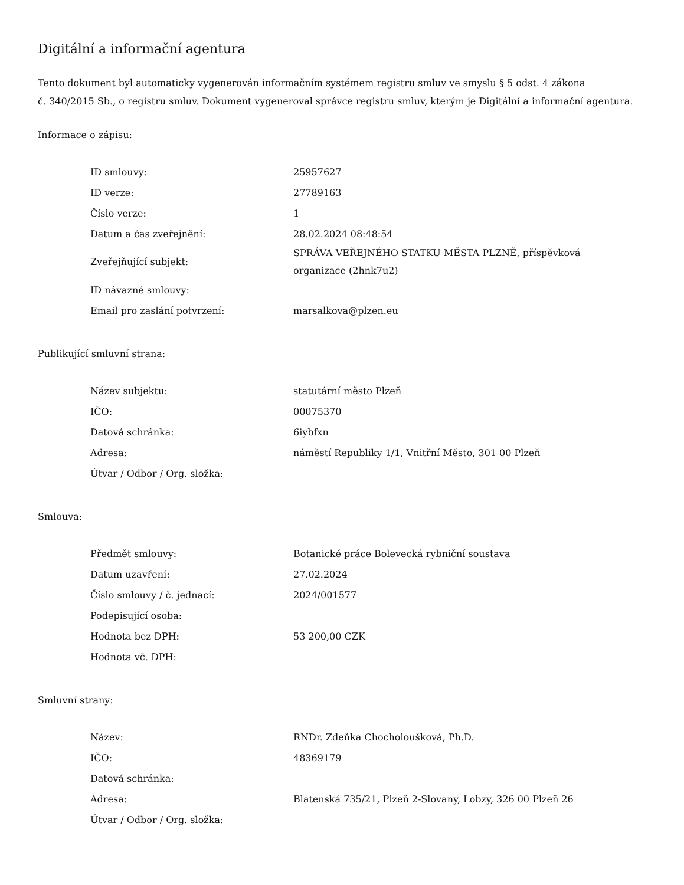Digitální a informační agentura
Tento dokument byl automaticky vygenerován informačním systémem registru smluv ve smyslu § 5 odst. 4 zákona
č. 340/2015 Sb., o registru smluv. Dokument vygeneroval správce registru smluv, kterým je Digitální a informační agentura.
Informace o zápisu:
| ID smlouvy: | 25957627 |
| ID verze: | 27789163 |
| Číslo verze: | 1 |
| Datum a čas zveřejnění: | 28.02.2024 08:48:54 |
| Zveřejňující subjekt: | SPRÁVA VEŘEJNÉHO STATKU MĚSTA PLZNĚ, příspěvková organizace (2hnk7u2) |
| ID návazné smlouvy: | |
| Email pro zaslání potvrzení: | marsalkova@plzen.eu |
Publikující smluvní strana:
| Název subjektu: | statutární město Plzeň |
| IČO: | 00075370 |
| Datová schránka: | 6iybfxn |
| Adresa: | náměstí Republiky 1/1, Vnitřní Město, 301 00 Plzeň |
| Útvar / Odbor / Org. složka: | |
Smlouva:
| Předmět smlouvy: | Botanické práce Bolevecká rybniční soustava |
| Datum uzavření: | 27.02.2024 |
| Číslo smlouvy / č. jednací: | 2024/001577 |
| Podepisující osoba: | |
| Hodnota bez DPH: | 53 200,00 CZK |
| Hodnota vč. DPH: | |
Smluvní strany:
| Název: | RNDr. Zdeňka Chocholoušková, Ph.D. |
| IČO: | 48369179 |
| Datová schránka: | |
| Adresa: | Blatenská 735/21, Plzeň 2-Slovany, Lobzy, 326 00 Plzeň 26 |
| Útvar / Odbor / Org. složka: | |